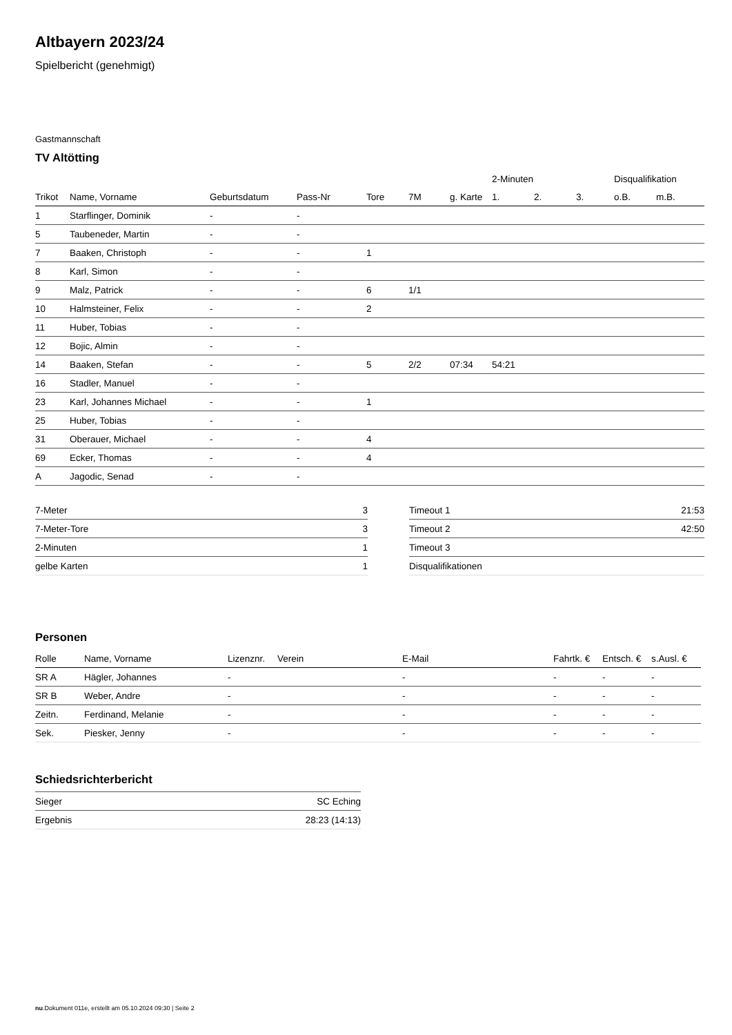Altbayern 2023/24
Spielbericht (genehmigt)
Gastmannschaft
TV Altötting
| | | | | | | | 2-Minuten | | | Disqualifikation | |
| --- | --- | --- | --- | --- | --- | --- | --- | --- | --- | --- | --- |
| Trikot | Name, Vorname | Geburtsdatum | Pass-Nr | Tore | 7M | g. Karte | 1. | 2. | 3. | o.B. | m.B. |
| 1 | Starflinger, Dominik | - | - | | | | | | | | |
| 5 | Taubeneder, Martin | - | - | | | | | | | | |
| 7 | Baaken, Christoph | - | - | 1 | | | | | | | |
| 8 | Karl, Simon | - | - | | | | | | | | |
| 9 | Malz, Patrick | - | - | 6 | 1/1 | | | | | | |
| 10 | Halmsteiner, Felix | - | - | 2 | | | | | | | |
| 11 | Huber, Tobias | - | - | | | | | | | | |
| 12 | Bojic, Almin | - | - | | | | | | | | |
| 14 | Baaken, Stefan | - | - | 5 | 2/2 | 07:34 | 54:21 | | | | |
| 16 | Stadler, Manuel | - | - | | | | | | | | |
| 23 | Karl, Johannes Michael | - | - | 1 | | | | | | | |
| 25 | Huber, Tobias | - | - | | | | | | | | |
| 31 | Oberauer, Michael | - | - | 4 | | | | | | | |
| 69 | Ecker, Thomas | - | - | 4 | | | | | | | |
| A | Jagodic, Senad | - | - | | | | | | | | |
| 7-Meter | 3 |
| 7-Meter-Tore | 3 |
| 2-Minuten | 1 |
| gelbe Karten | 1 |
| Timeout 1 | 21:53 |
| Timeout 2 | 42:50 |
| Timeout 3 | |
| Disqualifikationen | |
Personen
| Rolle | Name, Vorname | Lizenznr. | Verein | E-Mail | Fahrtk. € | Entsch. € | s.Ausl. € |
| --- | --- | --- | --- | --- | --- | --- | --- |
| SR A | Hägler, Johannes | - | | - | - | - | - |
| SR B | Weber, Andre | - | | - | - | - | - |
| Zeitn. | Ferdinand, Melanie | - | | - | - | - | - |
| Sek. | Piesker, Jenny | - | | - | - | - | - |
Schiedsrichterbericht
| Sieger | SC Eching |
| Ergebnis | 28:23 (14:13) |
nu.Dokument 011e, erstellt am 05.10.2024 09:30 | Seite 2